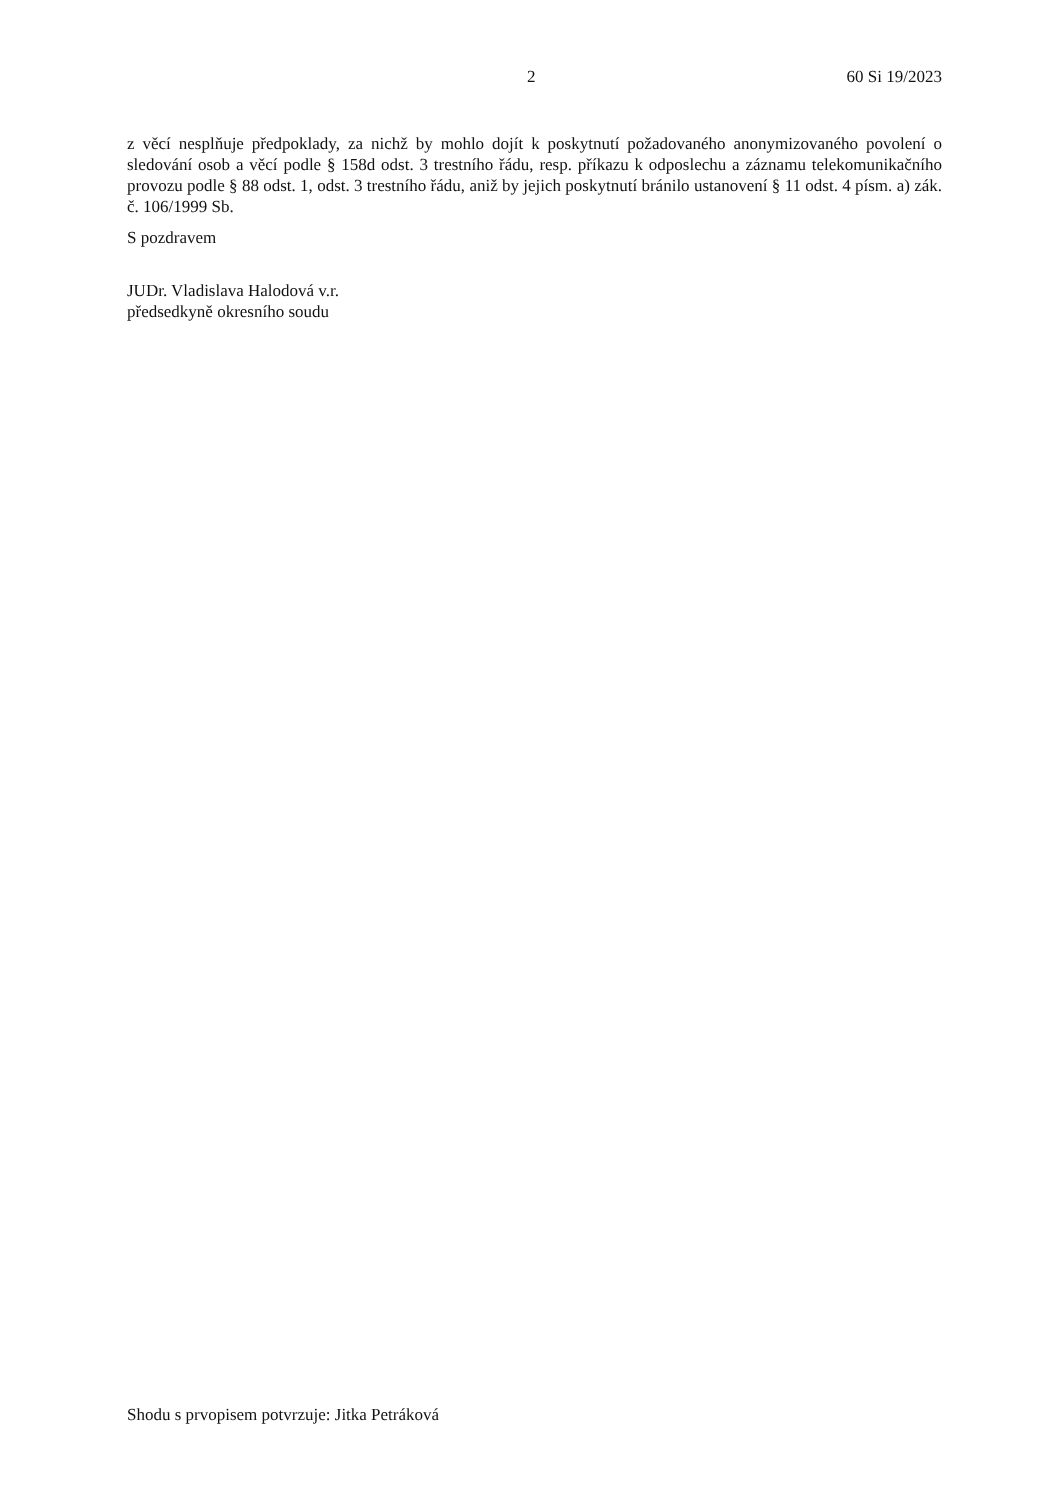2 60 Si 19/2023
z věcí nesplňuje předpoklady, za nichž by mohlo dojít k poskytnutí požadovaného anonymizovaného povolení o sledování osob a věcí podle § 158d odst. 3 trestního řádu, resp. příkazu k odposlechu a záznamu telekomunikačního provozu podle § 88 odst. 1, odst. 3 trestního řádu, aniž by jejich poskytnutí bránilo ustanovení § 11 odst. 4 písm. a) zák. č. 106/1999 Sb.
S pozdravem
JUDr. Vladislava Halodová v.r.
předsedkyně okresního soudu
Shodu s prvopisem potvrzuje: Jitka Petráková